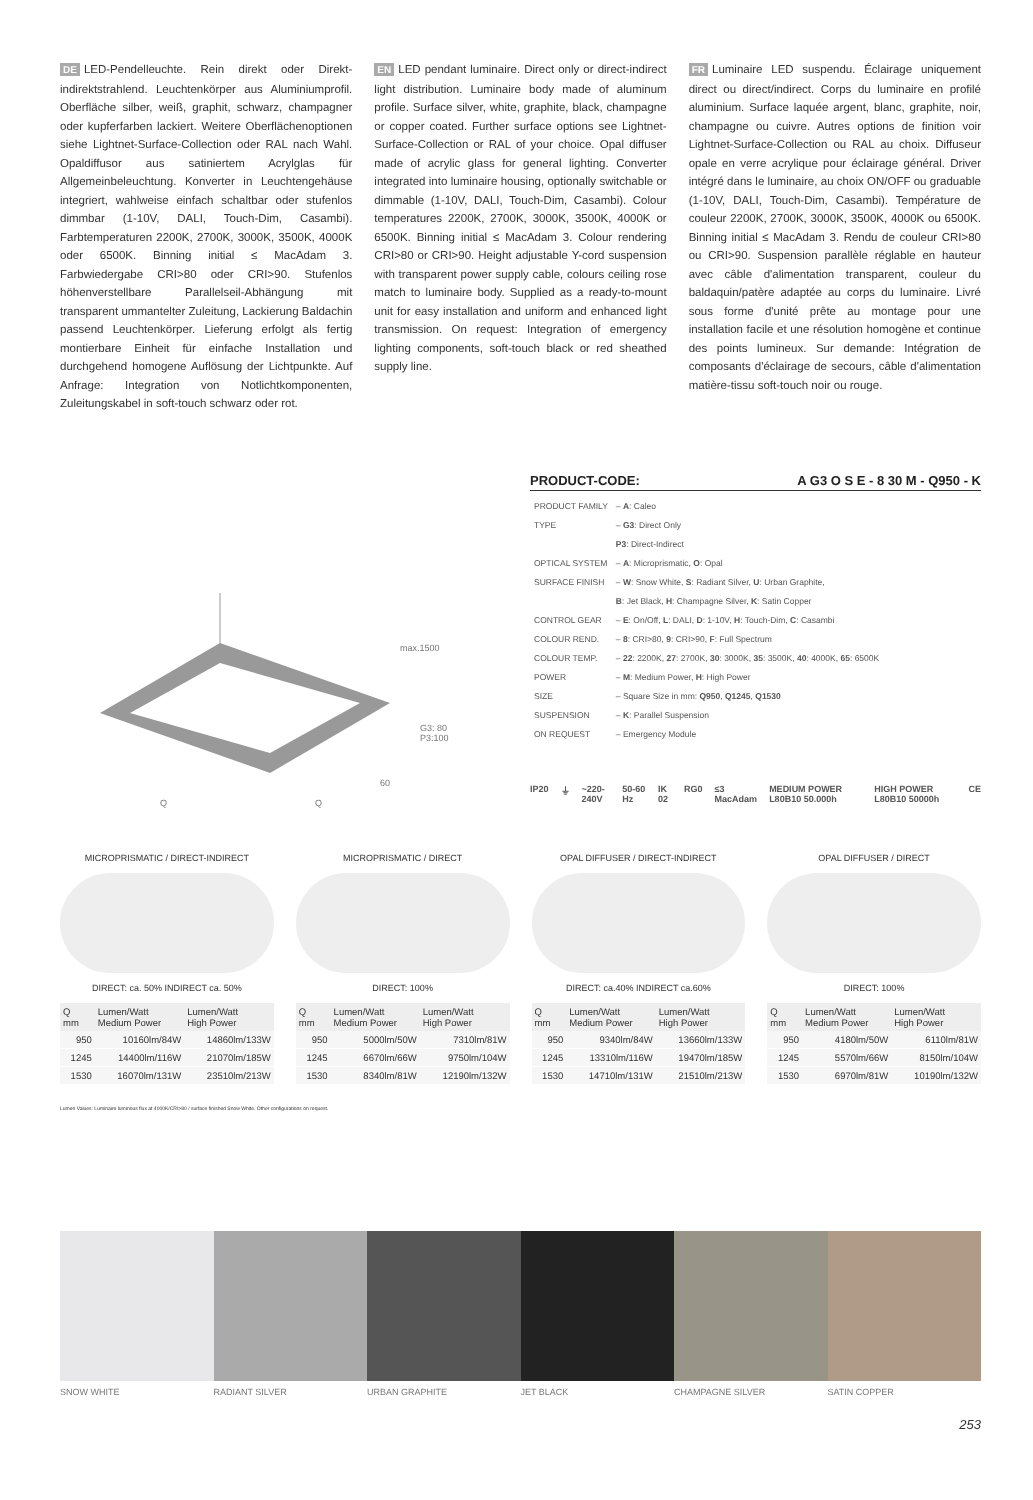DE LED-Pendelleuchte. Rein direkt oder Direkt-indirektstrahlend. Leuchtenkörper aus Aluminiumprofil. Oberfläche silber, weiß, graphit, schwarz, champagner oder kupferfarben lackiert. Weitere Oberflächenoptionen siehe Lightnet-Surface-Collection oder RAL nach Wahl. Opaldiffusor aus satiniertem Acrylglas für Allgemeinbeleuchtung. Konverter in Leuchtengehäuse integriert, wahlweise einfach schaltbar oder stufenlos dimmbar (1-10V, DALI, Touch-Dim, Casambi). Farbtemperaturen 2200K, 2700K, 3000K, 3500K, 4000K oder 6500K. Binning initial ≤ MacAdam 3. Farbwiedergabe CRI>80 oder CRI>90. Stufenlos höhenverstellbare Parallelseil-Abhängung mit transparent ummantelter Zuleitung, Lackierung Baldachin passend Leuchtenkörper. Lieferung erfolgt als fertig montierbare Einheit für einfache Installation und durchgehend homogene Auflösung der Lichtpunkte. Auf Anfrage: Integration von Notlichtkomponenten, Zuleitungskabel in soft-touch schwarz oder rot.
EN LED pendant luminaire. Direct only or direct-indirect light distribution. Luminaire body made of aluminum profile. Surface silver, white, graphite, black, champagne or copper coated. Further surface options see Lightnet-Surface-Collection or RAL of your choice. Opal diffuser made of acrylic glass for general lighting. Converter integrated into luminaire housing, optionally switchable or dimmable (1-10V, DALI, Touch-Dim, Casambi). Colour temperatures 2200K, 2700K, 3000K, 3500K, 4000K or 6500K. Binning initial ≤ MacAdam 3. Colour rendering CRI>80 or CRI>90. Height adjustable Y-cord suspension with transparent power supply cable, colours ceiling rose match to luminaire body. Supplied as a ready-to-mount unit for easy installation and uniform and enhanced light transmission. On request: Integration of emergency lighting components, soft-touch black or red sheathed supply line.
FR Luminaire LED suspendu. Éclairage uniquement direct ou direct/indirect. Corps du luminaire en profilé aluminium. Surface laquée argent, blanc, graphite, noir, champagne ou cuivre. Autres options de finition voir Lightnet-Surface-Collection ou RAL au choix. Diffuseur opale en verre acrylique pour éclairage général. Driver intégré dans le luminaire, au choix ON/OFF ou graduable (1-10V, DALI, Touch-Dim, Casambi). Température de couleur 2200K, 2700K, 3000K, 3500K, 4000K ou 6500K. Binning initial ≤ MacAdam 3. Rendu de couleur CRI>80 ou CRI>90. Suspension parallèle réglable en hauteur avec câble d'alimentation transparent, couleur du baldaquin/patère adaptée au corps du luminaire. Livré sous forme d'unité prête au montage pour une installation facile et une résolution homogène et continue des points lumineux. Sur demande: Intégration de composants d'éclairage de secours, câble d'alimentation matière-tissu soft-touch noir ou rouge.
max.1500
G3: 80
P3:100
60
Q Q
PRODUCT-CODE: A G3 O S E - 8 30 M - Q950 - K
| PRODUCT FAMILY | – A : Caleo |
| TYPE | – G3 : Direct Only |
| | P3 : Direct-Indirect |
| OPTICAL SYSTEM | – A : Microprismatic, O : Opal |
| SURFACE FINISH | – W : Snow White, S : Radiant Silver, U : Urban Graphite, |
| | B : Jet Black, H : Champagne Silver, K : Satin Copper |
| CONTROL GEAR | – E : On/Off, L : DALI, D : 1-10V, H : Touch-Dim, C : Casambi |
| COLOUR REND. | – 8 : CRI>80, 9 : CRI>90, F : Full Spectrum |
| COLOUR TEMP. | – 22 : 2200K, 27 : 2700K, 30 : 3000K, 35 : 3500K, 40 : 4000K, 65 : 6500K |
| POWER | – M : Medium Power, H : High Power |
| SIZE | – Square Size in mm: Q950 , Q1245 , Q1530 |
| SUSPENSION | – K : Parallel Suspension |
| ON REQUEST | – Emergency Module |
IP20 ⏚ ~220-240V 50-60 Hz IK 02 RG0 ≤3 MacAdam MEDIUM POWER L80B10 50.000h HIGH POWER L80B10 50000h CE
MICROPRISMATIC / DIRECT-INDIRECT
DIRECT: ca. 50% INDIRECT ca. 50%
| Q mm | Lumen/Watt Medium Power | Lumen/Watt High Power |
| --- | --- | --- |
| 950 | 10160lm/84W | 14860lm/133W |
| 1245 | 14400lm/116W | 21070lm/185W |
| 1530 | 16070lm/131W | 23510lm/213W |
MICROPRISMATIC / DIRECT
DIRECT: 100%
| Q mm | Lumen/Watt Medium Power | Lumen/Watt High Power |
| --- | --- | --- |
| 950 | 5000lm/50W | 7310lm/81W |
| 1245 | 6670lm/66W | 9750lm/104W |
| 1530 | 8340lm/81W | 12190lm/132W |
OPAL DIFFUSER / DIRECT-INDIRECT
DIRECT: ca.40% INDIRECT ca.60%
| Q mm | Lumen/Watt Medium Power | Lumen/Watt High Power |
| --- | --- | --- |
| 950 | 9340lm/84W | 13660lm/133W |
| 1245 | 13310lm/116W | 19470lm/185W |
| 1530 | 14710lm/131W | 21510lm/213W |
OPAL DIFFUSER / DIRECT
DIRECT: 100%
| Q mm | Lumen/Watt Medium Power | Lumen/Watt High Power |
| --- | --- | --- |
| 950 | 4180lm/50W | 6110lm/81W |
| 1245 | 5570lm/66W | 8150lm/104W |
| 1530 | 6970lm/81W | 10190lm/132W |
Lumen Values: Luminaire luminous flux at 4000K/CRI>80 / surface finished Snow White. Other configurations on request.
SNOW WHITE RADIANT SILVER URBAN GRAPHITE JET BLACK CHAMPAGNE SILVER SATIN COPPER
253